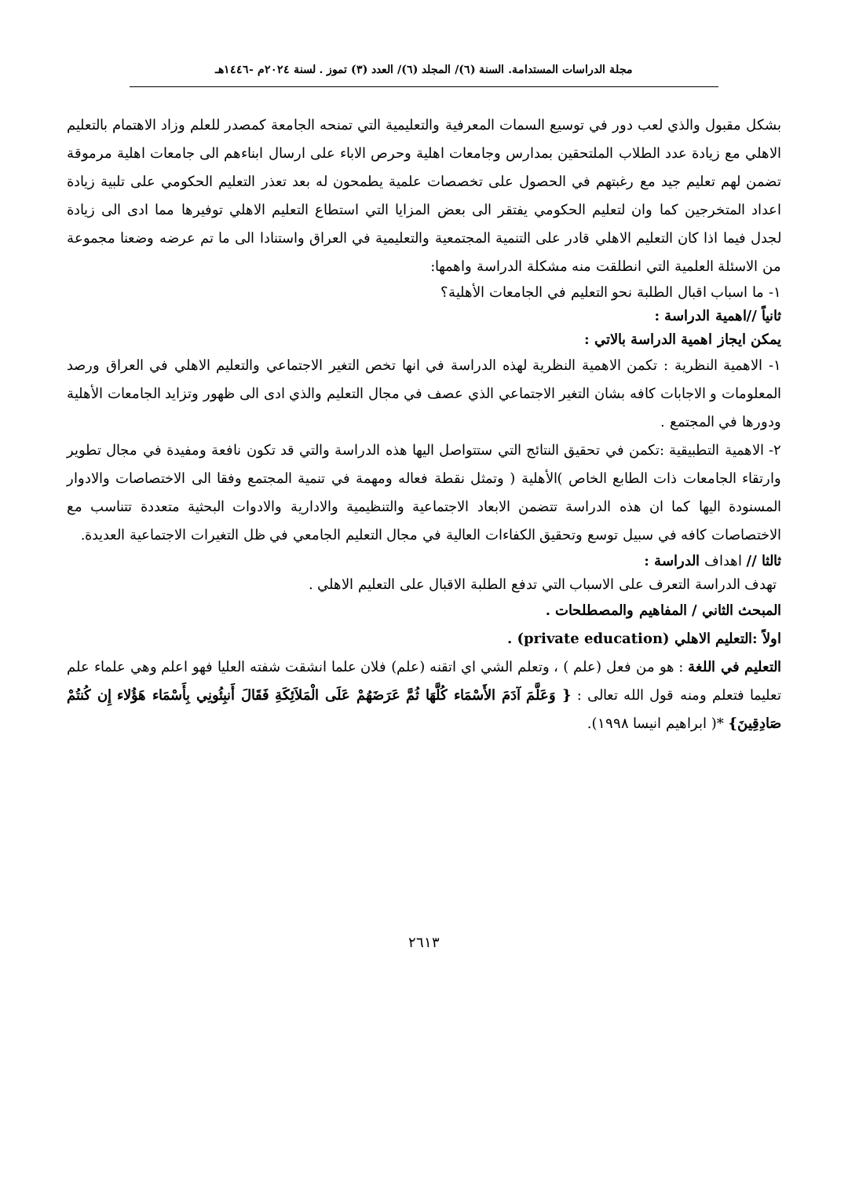مجلة الدراسات المستدامة. السنة (٦)/ المجلد (٦)/ العدد (٣) تموز . لسنة ٢٠٢٤م -١٤٤٦هـ
بشكل مقبول والذي لعب دور في توسيع السمات المعرفية والتعليمية التي تمنحه الجامعة كمصدر للعلم وزاد الاهتمام بالتعليم الاهلي مع زيادة عدد الطلاب الملتحقين بمدارس وجامعات اهلية وحرص الاباء على ارسال ابناءهم الى جامعات اهلية مرموقة تضمن لهم تعليم جيد مع رغبتهم في الحصول على تخصصات علمية يطمحون له بعد تعذر التعليم الحكومي على تلبية زيادة اعداد المتخرجين كما وان لتعليم الحكومي يفتقر الى بعض المزايا التي استطاع التعليم الاهلي توفيرها مما ادى الى زيادة لجدل فيما اذا كان التعليم الاهلي قادر على التنمية المجتمعية والتعليمية في العراق واستنادا الى ما تم عرضه وضعنا مجموعة من الاسئلة العلمية التي انطلقت منه مشكلة الدراسة واهمها:
١- ما اسباب اقبال الطلبة نحو التعليم في الجامعات الأهلية؟
ثانياً //اهمية الدراسة :
يمكن ايجاز اهمية الدراسة بالاتي :
١- الاهمية النظرية : تكمن الاهمية النظرية لهذه الدراسة في انها تخص التغير الاجتماعي والتعليم الاهلي في العراق ورصد المعلومات و الاجابات كافه بشان التغير الاجتماعي الذي عصف في مجال التعليم والذي ادى الى ظهور وتزايد الجامعات الأهلية ودورها في المجتمع .
٢- الاهمية التطبيقية :تكمن في تحقيق النتائج التي ستتواصل اليها هذه الدراسة والتي قد تكون نافعة ومفيدة في مجال تطوير وارتقاء الجامعات ذات الطابع الخاص )الأهلية ( وتمثل نقطة فعاله ومهمة في تنمية المجتمع وفقا الى الاختصاصات والادوار المسنودة اليها كما ان هذه الدراسة تتضمن الابعاد الاجتماعية والتنظيمية والادارية والادوات البحثية متعددة تتناسب مع الاختصاصات كافه في سبيل توسع وتحقيق الكفاءات العالية في مجال التعليم الجامعي في ظل التغيرات الاجتماعية العديدة.
ثالثا // اهداف الدراسة :
تهدف الدراسة التعرف على الاسباب التي تدفع الطلبة الاقبال على التعليم الاهلي .
المبحث الثاني / المفاهيم والمصطلحات .
اولاً :التعليم الاهلي (private education) .
التعليم في اللغة : هو من فعل (علم ) ، وتعلم الشي اي اتقنه (علم) فلان علما انشقت شفته العليا فهو اعلم وهي علماء علم تعليما فتعلم ومنه قول الله تعالى : { وَعَلَّمَ آدَمَ الأَسْمَاء كُلَّهَا ثُمَّ عَرَضَهُمْ عَلَى الْمَلاَئِكَةِ فَقَالَ أَنبِئُونِي بِأَسْمَاء هَؤُلاء إِن كُنتُمْ صَادِقِينَ} *( ابراهيم انيسا ١٩٩٨).
٢٦١٣